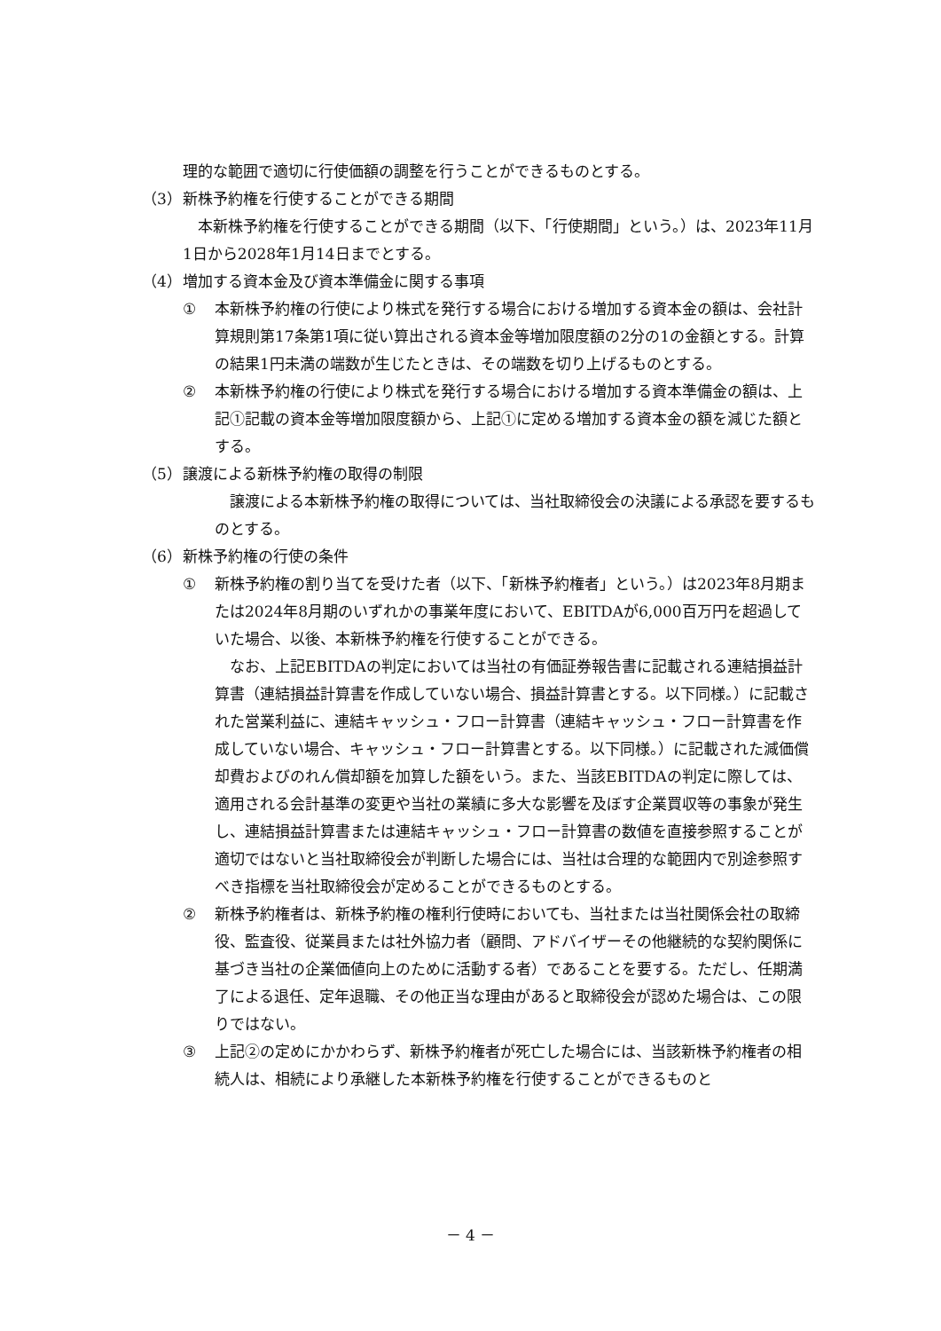理的な範囲で適切に行使価額の調整を行うことができるものとする。
（3） 新株予約権を行使することができる期間
本新株予約権を行使することができる期間（以下、「行使期間」という。）は、2023年11月1日から2028年1月14日までとする。
（4） 増加する資本金及び資本準備金に関する事項
① 本新株予約権の行使により株式を発行する場合における増加する資本金の額は、会社計算規則第17条第1項に従い算出される資本金等増加限度額の2分の1の金額とする。計算の結果1円未満の端数が生じたときは、その端数を切り上げるものとする。
② 本新株予約権の行使により株式を発行する場合における増加する資本準備金の額は、上記①記載の資本金等増加限度額から、上記①に定める増加する資本金の額を減じた額とする。
（5） 譲渡による新株予約権の取得の制限
譲渡による本新株予約権の取得については、当社取締役会の決議による承認を要するものとする。
（6） 新株予約権の行使の条件
① 新株予約権の割り当てを受けた者（以下、「新株予約権者」という。）は2023年8月期または2024年8月期のいずれかの事業年度において、EBITDAが6,000百万円を超過していた場合、以後、本新株予約権を行使することができる。
　なお、上記EBITDAの判定においては当社の有価証券報告書に記載される連結損益計算書（連結損益計算書を作成していない場合、損益計算書とする。以下同様。）に記載された営業利益に、連結キャッシュ・フロー計算書（連結キャッシュ・フロー計算書を作成していない場合、キャッシュ・フロー計算書とする。以下同様。）に記載された減価償却費およびのれん償却額を加算した額をいう。また、当該EBITDAの判定に際しては、適用される会計基準の変更や当社の業績に多大な影響を及ぼす企業買収等の事象が発生し、連結損益計算書または連結キャッシュ・フロー計算書の数値を直接参照することが適切ではないと当社取締役会が判断した場合には、当社は合理的な範囲内で別途参照すべき指標を当社取締役会が定めることができるものとする。
② 新株予約権者は、新株予約権の権利行使時においても、当社または当社関係会社の取締役、監査役、従業員または社外協力者（顧問、アドバイザーその他継続的な契約関係に基づき当社の企業価値向上のために活動する者）であることを要する。ただし、任期満了による退任、定年退職、その他正当な理由があると取締役会が認めた場合は、この限りではない。
③ 上記②の定めにかかわらず、新株予約権者が死亡した場合には、当該新株予約権者の相続人は、相続により承継した本新株予約権を行使することができるものと
－ 4 －